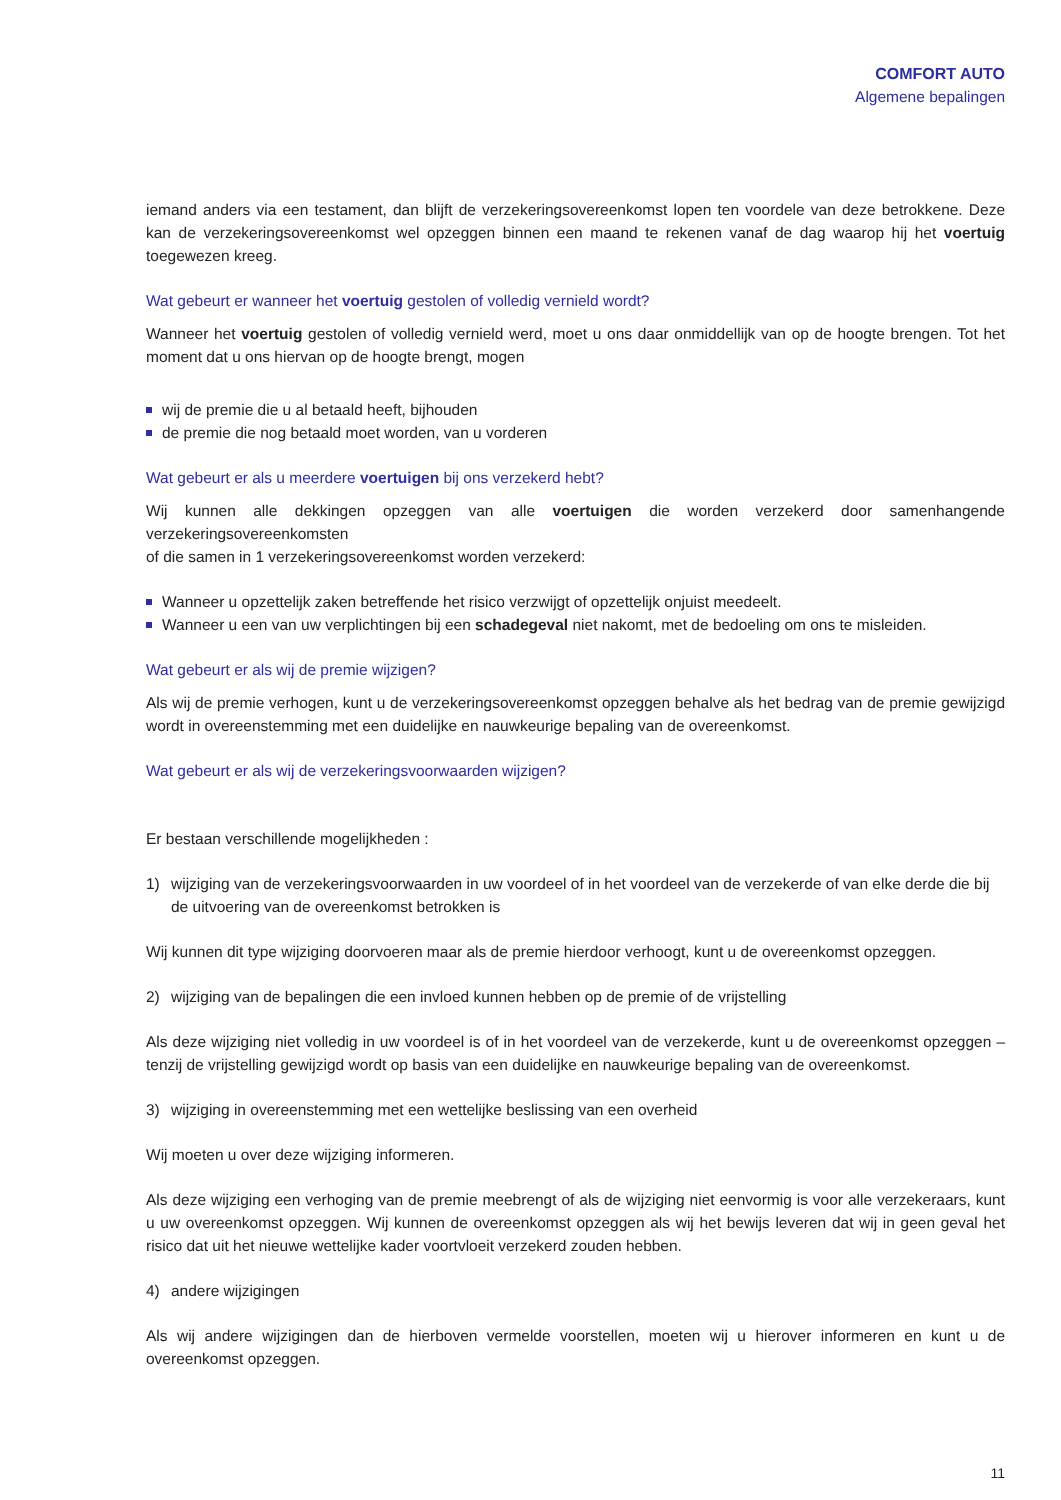COMFORT AUTO
Algemene bepalingen
iemand anders via een testament, dan blijft de verzekeringsovereenkomst lopen ten voordele van deze betrokkene. Deze kan de verzekeringsovereenkomst wel opzeggen binnen een maand te rekenen vanaf de dag waarop hij het voertuig toegewezen kreeg.
Wat gebeurt er wanneer het voertuig gestolen of volledig vernield wordt?
Wanneer het voertuig gestolen of volledig vernield werd, moet u ons daar onmiddellijk van op de hoogte brengen. Tot het moment dat u ons hiervan op de hoogte brengt, mogen
wij de premie die u al betaald heeft, bijhouden
de premie die nog betaald moet worden, van u vorderen
Wat gebeurt er als u meerdere voertuigen bij ons verzekerd hebt?
Wij kunnen alle dekkingen opzeggen van alle voertuigen die worden verzekerd door samenhangende verzekeringsovereenkomsten
of die samen in 1 verzekeringsovereenkomst worden verzekerd:
Wanneer u opzettelijk zaken betreffende het risico verzwijgt of opzettelijk onjuist meedeelt.
Wanneer u een van uw verplichtingen bij een schadegeval niet nakomt, met de bedoeling om ons te misleiden.
Wat gebeurt er als wij de premie wijzigen?
Als wij de premie verhogen, kunt u de verzekeringsovereenkomst opzeggen behalve als het bedrag van de premie gewijzigd wordt in overeenstemming met een duidelijke en nauwkeurige bepaling van de overeenkomst.
Wat gebeurt er als wij de verzekeringsvoorwaarden wijzigen?
Er bestaan verschillende mogelijkheden :
1) wijziging van de verzekeringsvoorwaarden in uw voordeel of in het voordeel van de verzekerde of van elke derde die bij de uitvoering van de overeenkomst betrokken is
Wij kunnen dit type wijziging doorvoeren maar als de premie hierdoor verhoogt, kunt u de overeenkomst opzeggen.
2) wijziging van de bepalingen die een invloed kunnen hebben op de premie of de vrijstelling
Als deze wijziging niet volledig in uw voordeel is of in het voordeel van de verzekerde, kunt u de overeenkomst opzeggen – tenzij de vrijstelling gewijzigd wordt op basis van een duidelijke en nauwkeurige bepaling van de overeenkomst.
3) wijziging in overeenstemming met een wettelijke beslissing van een overheid
Wij moeten u over deze wijziging informeren.
Als deze wijziging een verhoging van de premie meebrengt of als de wijziging niet eenvormig is voor alle verzekeraars, kunt u uw overeenkomst opzeggen. Wij kunnen de overeenkomst opzeggen als wij het bewijs leveren dat wij in geen geval het risico dat uit het nieuwe wettelijke kader voortvloeit verzekerd zouden hebben.
4) andere wijzigingen
Als wij andere wijzigingen dan de hierboven vermelde voorstellen, moeten wij u hierover informeren en kunt u de overeenkomst opzeggen.
11